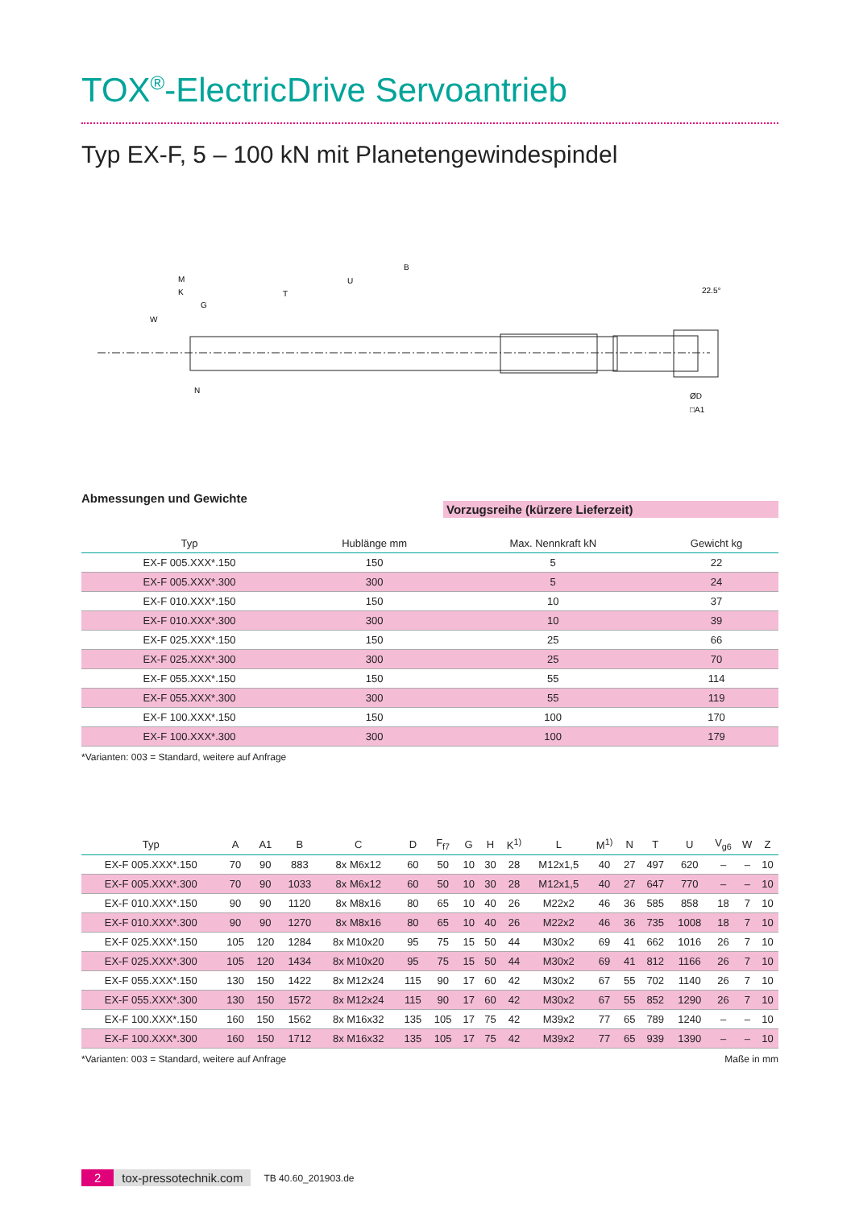TOX<sup>®</sup>-ElectricDrive Servoantrieb
Typ EX-F, 5 – 100 kN mit Planetengewindespindel
B
U
T
M
K
G
W
N
22.5°
ØD
□A1
Abmessungen und Gewichte Vorzugsreihe (kürzere Lieferzeit)
| Typ | Hublänge mm | Max. Nennkraft kN | Gewicht kg |
| --- | --- | --- | --- |
| EX-F 005.XXX*.150 | 150 | 5 | 22 |
| EX-F 005.XXX*.300 | 300 | 5 | 24 |
| EX-F 010.XXX*.150 | 150 | 10 | 37 |
| EX-F 010.XXX*.300 | 300 | 10 | 39 |
| EX-F 025.XXX*.150 | 150 | 25 | 66 |
| EX-F 025.XXX*.300 | 300 | 25 | 70 |
| EX-F 055.XXX*.150 | 150 | 55 | 114 |
| EX-F 055.XXX*.300 | 300 | 55 | 119 |
| EX-F 100.XXX*.150 | 150 | 100 | 170 |
| EX-F 100.XXX*.300 | 300 | 100 | 179 |
*Varianten: 003 = Standard, weitere auf Anfrage
| Typ | A | A1 | B | C | D | F<sub>f7</sub> | G | H | K<sup>1)</sup> | L | M<sup>1)</sup> | N | T | U | V<sub>g6</sub> | W | Z |
| --- | --- | --- | --- | --- | --- | --- | --- | --- | --- | --- | --- | --- | --- | --- | --- | --- | --- |
| EX-F 005.XXX*.150 | 70 | 90 | 883 | 8x M6x12 | 60 | 50 | 10 | 30 | 28 | M12x1,5 | 40 | 27 | 497 | 620 | – | – | 10 |
| EX-F 005.XXX*.300 | 70 | 90 | 1033 | 8x M6x12 | 60 | 50 | 10 | 30 | 28 | M12x1,5 | 40 | 27 | 647 | 770 | – | – | 10 |
| EX-F 010.XXX*.150 | 90 | 90 | 1120 | 8x M8x16 | 80 | 65 | 10 | 40 | 26 | M22x2 | 46 | 36 | 585 | 858 | 18 | 7 | 10 |
| EX-F 010.XXX*.300 | 90 | 90 | 1270 | 8x M8x16 | 80 | 65 | 10 | 40 | 26 | M22x2 | 46 | 36 | 735 | 1008 | 18 | 7 | 10 |
| EX-F 025.XXX*.150 | 105 | 120 | 1284 | 8x M10x20 | 95 | 75 | 15 | 50 | 44 | M30x2 | 69 | 41 | 662 | 1016 | 26 | 7 | 10 |
| EX-F 025.XXX*.300 | 105 | 120 | 1434 | 8x M10x20 | 95 | 75 | 15 | 50 | 44 | M30x2 | 69 | 41 | 812 | 1166 | 26 | 7 | 10 |
| EX-F 055.XXX*.150 | 130 | 150 | 1422 | 8x M12x24 | 115 | 90 | 17 | 60 | 42 | M30x2 | 67 | 55 | 702 | 1140 | 26 | 7 | 10 |
| EX-F 055.XXX*.300 | 130 | 150 | 1572 | 8x M12x24 | 115 | 90 | 17 | 60 | 42 | M30x2 | 67 | 55 | 852 | 1290 | 26 | 7 | 10 |
| EX-F 100.XXX*.150 | 160 | 150 | 1562 | 8x M16x32 | 135 | 105 | 17 | 75 | 42 | M39x2 | 77 | 65 | 789 | 1240 | – | – | 10 |
| EX-F 100.XXX*.300 | 160 | 150 | 1712 | 8x M16x32 | 135 | 105 | 17 | 75 | 42 | M39x2 | 77 | 65 | 939 | 1390 | – | – | 10 |
*Varianten: 003 = Standard, weitere auf Anfrage Maße in mm
2 tox-pressotechnik.com TB 40.60_201903.de